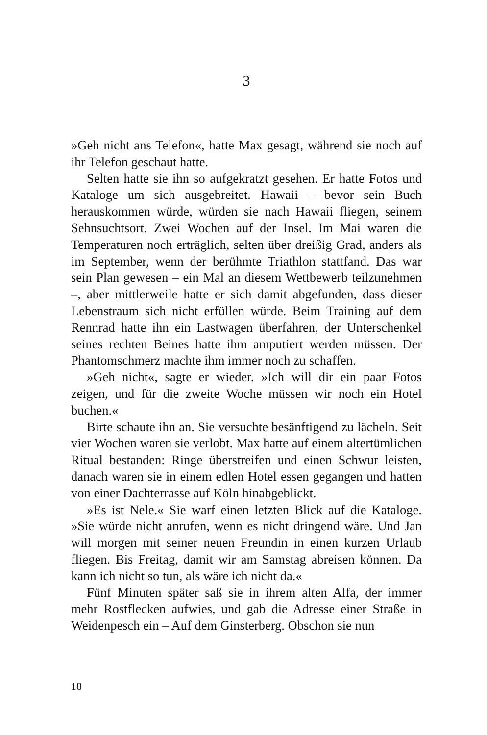3
»Geh nicht ans Telefon«, hatte Max gesagt, während sie noch auf ihr Telefon geschaut hatte.
Selten hatte sie ihn so aufgekratzt gesehen. Er hatte Fotos und Kataloge um sich ausgebreitet. Hawaii – bevor sein Buch herauskommen würde, würden sie nach Hawaii fliegen, seinem Sehnsuchtsort. Zwei Wochen auf der Insel. Im Mai waren die Temperaturen noch erträglich, selten über dreißig Grad, anders als im September, wenn der berühmte Triathlon stattfand. Das war sein Plan gewesen – ein Mal an diesem Wettbewerb teilzunehmen –, aber mittlerweile hatte er sich damit abgefunden, dass dieser Lebenstraum sich nicht erfüllen würde. Beim Training auf dem Rennrad hatte ihn ein Lastwagen überfahren, der Unterschenkel seines rechten Beines hatte ihm amputiert werden müssen. Der Phantomschmerz machte ihm immer noch zu schaffen.
»Geh nicht«, sagte er wieder. »Ich will dir ein paar Fotos zeigen, und für die zweite Woche müssen wir noch ein Hotel buchen.«
Birte schaute ihn an. Sie versuchte besänftigend zu lächeln. Seit vier Wochen waren sie verlobt. Max hatte auf einem altertümlichen Ritual bestanden: Ringe überstreifen und einen Schwur leisten, danach waren sie in einem edlen Hotel essen gegangen und hatten von einer Dachterrasse auf Köln hinabgeblickt.
»Es ist Nele.« Sie warf einen letzten Blick auf die Kataloge. »Sie würde nicht anrufen, wenn es nicht dringend wäre. Und Jan will morgen mit seiner neuen Freundin in einen kurzen Urlaub fliegen. Bis Freitag, damit wir am Samstag abreisen können. Da kann ich nicht so tun, als wäre ich nicht da.«
Fünf Minuten später saß sie in ihrem alten Alfa, der immer mehr Rostflecken aufwies, und gab die Adresse einer Straße in Weidenpesch ein – Auf dem Ginsterberg. Obschon sie nun
18